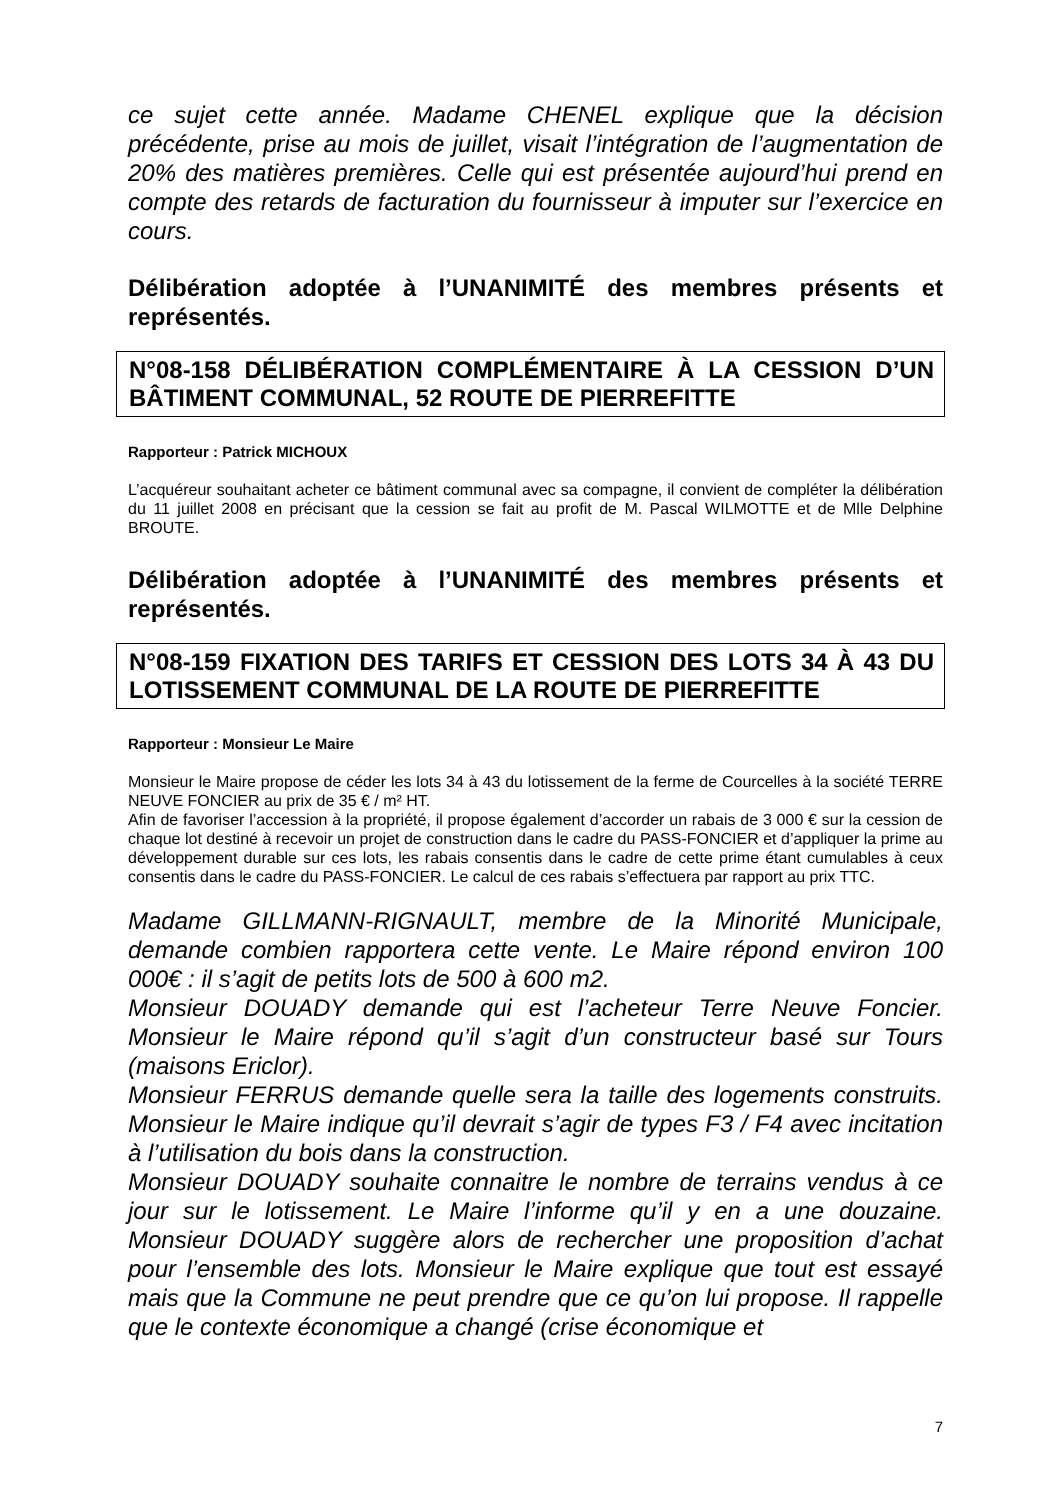ce sujet cette année. Madame CHENEL explique que la décision précédente, prise au mois de juillet, visait l’intégration de l’augmentation de 20% des matières premières. Celle qui est présentée aujourd’hui prend en compte des retards de facturation du fournisseur à imputer sur l’exercice en cours.
Délibération adoptée à l’UNANIMITÉ des membres présents et représentés.
N°08-158 DÉLIBÉRATION COMPLÉMENTAIRE À LA CESSION D’UN BÂTIMENT COMMUNAL, 52 ROUTE DE PIERREFITTE
Rapporteur : Patrick MICHOUX
L’acquéreur souhaitant acheter ce bâtiment communal avec sa compagne, il convient de compléter la délibération du 11 juillet 2008 en précisant que la cession se fait au profit de M. Pascal WILMOTTE et de Mlle Delphine BROUTE.
Délibération adoptée à l’UNANIMITÉ des membres présents et représentés.
N°08-159 FIXATION DES TARIFS ET CESSION DES LOTS 34 À 43 DU LOTISSEMENT COMMUNAL DE LA ROUTE DE PIERREFITTE
Rapporteur : Monsieur Le Maire
Monsieur le Maire propose de céder les lots 34 à 43 du lotissement de la ferme de Courcelles à la société TERRE NEUVE FONCIER au prix de 35 € / m² HT.
Afin de favoriser l’accession à la propriété, il propose également d’accorder un rabais de 3 000 € sur la cession de chaque lot destiné à recevoir un projet de construction dans le cadre du PASS-FONCIER et d’appliquer la prime au développement durable sur ces lots, les rabais consentis dans le cadre de cette prime étant cumulables à ceux consentis dans le cadre du PASS-FONCIER. Le calcul de ces rabais s’effectuera par rapport au prix TTC.
Madame GILLMANN-RIGNAULT, membre de la Minorité Municipale, demande combien rapportera cette vente. Le Maire répond environ 100 000€ : il s’agit de petits lots de 500 à 600 m2.
Monsieur DOUADY demande qui est l’acheteur Terre Neuve Foncier. Monsieur le Maire répond qu’il s’agit d’un constructeur basé sur Tours (maisons Ericlor).
Monsieur FERRUS demande quelle sera la taille des logements construits. Monsieur le Maire indique qu’il devrait s’agir de types F3 / F4 avec incitation à l’utilisation du bois dans la construction.
Monsieur DOUADY souhaite connaitre le nombre de terrains vendus à ce jour sur le lotissement. Le Maire l’informe qu’il y en a une douzaine. Monsieur DOUADY suggère alors de rechercher une proposition d’achat pour l’ensemble des lots. Monsieur le Maire explique que tout est essayé mais que la Commune ne peut prendre que ce qu’on lui propose. Il rappelle que le contexte économique a changé (crise économique et
7